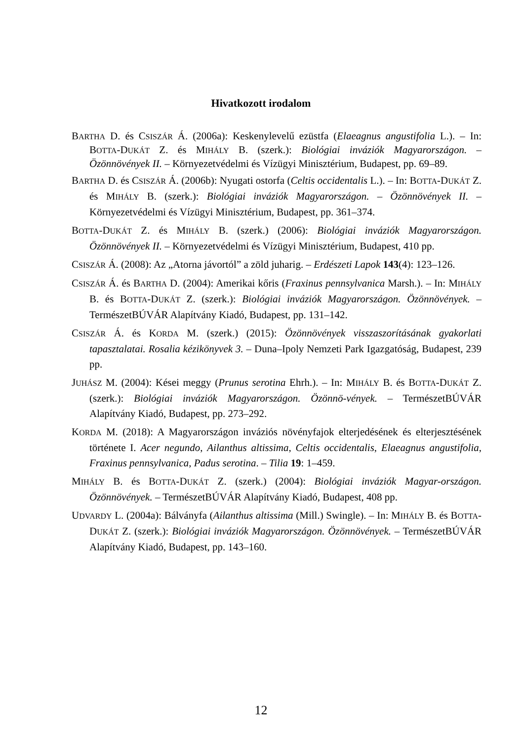Hivatkozott irodalom
BARTHA D. és CSISZÁR Á. (2006a): Keskenylevelű ezüstfa (Elaeagnus angustifolia L.). – In: BOTTA-DUKÁT Z. és MIHÁLY B. (szerk.): Biológiai inváziók Magyarországon. – Özönnövények II. – Környezetvédelmi és Vízügyi Minisztérium, Budapest, pp. 69–89.
BARTHA D. és CSISZÁR Á. (2006b): Nyugati ostorfa (Celtis occidentalis L.). – In: BOTTA-DUKÁT Z. és MIHÁLY B. (szerk.): Biológiai inváziók Magyarországon. – Özönnövények II. – Környezetvédelmi és Vízügyi Minisztérium, Budapest, pp. 361–374.
BOTTA-DUKÁT Z. és MIHÁLY B. (szerk.) (2006): Biológiai inváziók Magyarországon. Özönnövények II. – Környezetvédelmi és Vízügyi Minisztérium, Budapest, 410 pp.
CSISZÁR Á. (2008): Az „Atorna jávortól” a zöld juharig. – Erdészeti Lapok 143(4): 123–126.
CSISZÁR Á. és BARTHA D. (2004): Amerikai kőris (Fraxinus pennsylvanica Marsh.). – In: MIHÁLY B. és BOTTA-DUKÁT Z. (szerk.): Biológiai inváziók Magyarországon. Özönnövények. – TermészetBÚVÁR Alapítvány Kiadó, Budapest, pp. 131–142.
CSISZÁR Á. és KORDA M. (szerk.) (2015): Özönnövények visszaszorításának gyakorlati tapasztalatai. Rosalia kézikönyvek 3. – Duna–Ipoly Nemzeti Park Igazgatóság, Budapest, 239 pp.
JUHÁSZ M. (2004): Kései meggy (Prunus serotina Ehrh.). – In: MIHÁLY B. és BOTTA-DUKÁT Z. (szerk.): Biológiai inváziók Magyarországon. Özönnö-vények. – TermészetBÚVÁR Alapítvány Kiadó, Budapest, pp. 273–292.
KORDA M. (2018): A Magyarországon inváziós növényfajok elterjedésének és elterjesztésének története I. Acer negundo, Ailanthus altissima, Celtis occidentalis, Elaeagnus angustifolia, Fraxinus pennsylvanica, Padus serotina. – Tilia 19: 1–459.
MIHÁLY B. és BOTTA-DUKÁT Z. (szerk.) (2004): Biológiai inváziók Magyar-országon. Özönnövények. – TermészetBÚVÁR Alapítvány Kiadó, Budapest, 408 pp.
UDVARDY L. (2004a): Bálványfa (Ailanthus altissima (Mill.) Swingle). – In: MIHÁLY B. és BOTTA-DUKÁT Z. (szerk.): Biológiai inváziók Magyarországon. Özönnövények. – TermészetBÚVÁR Alapítvány Kiadó, Budapest, pp. 143–160.
12